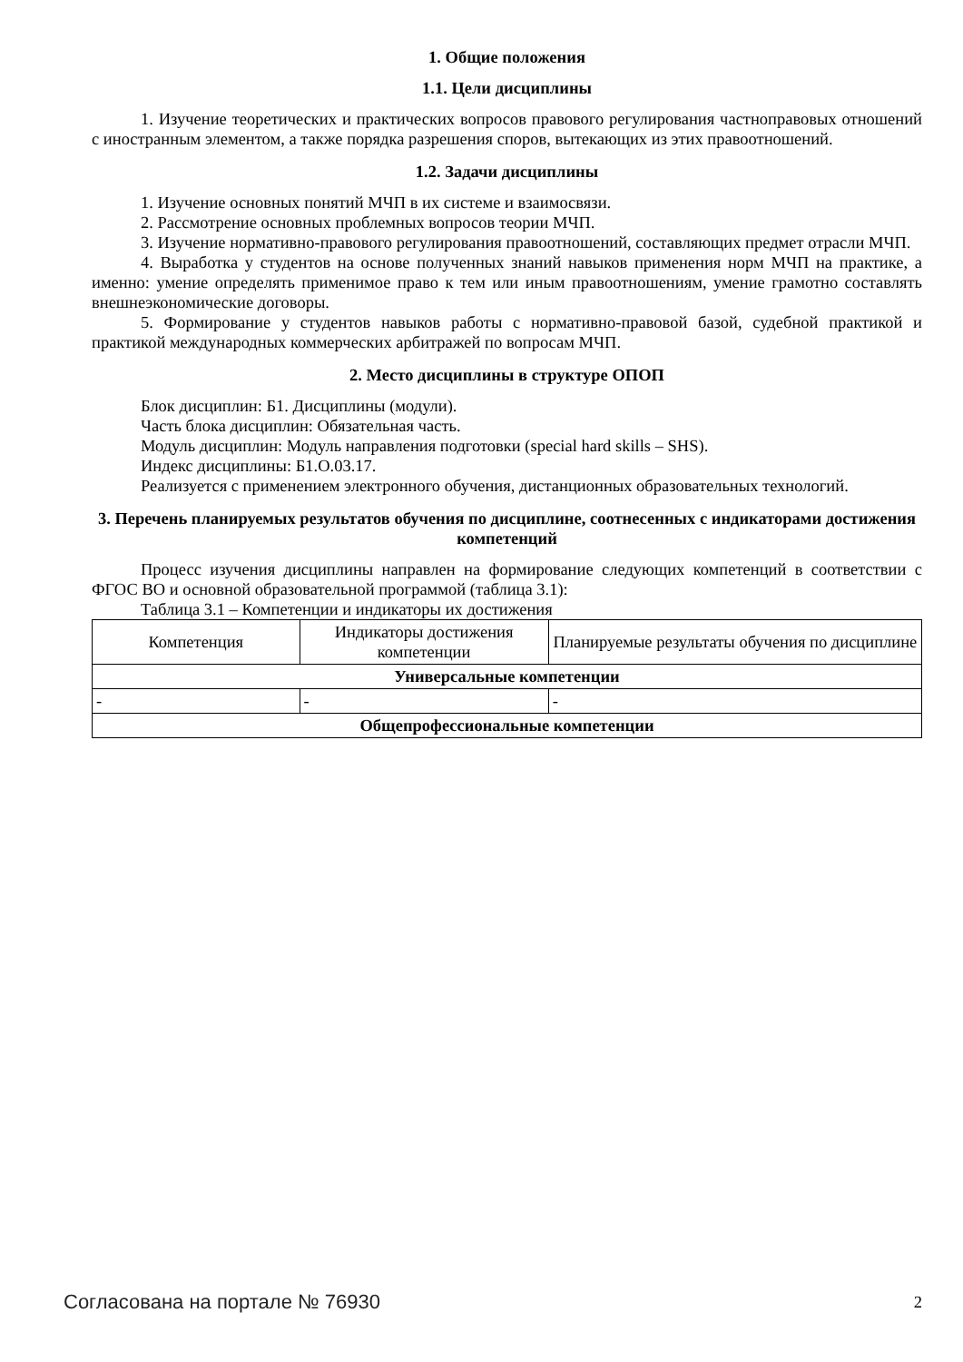1. Общие положения
1.1. Цели дисциплины
1. Изучение теоретических и практических вопросов правового регулирования частноправовых отношений с иностранным элементом, а также порядка разрешения споров, вытекающих из этих правоотношений.
1.2. Задачи дисциплины
1. Изучение основных понятий МЧП в их системе и взаимосвязи.
2. Рассмотрение основных проблемных вопросов теории МЧП.
3. Изучение нормативно-правового регулирования правоотношений, составляющих предмет отрасли МЧП.
4. Выработка у студентов на основе полученных знаний навыков применения норм МЧП на практике, а именно: умение определять применимое право к тем или иным правоотношениям, умение грамотно составлять внешнеэкономические договоры.
5. Формирование у студентов навыков работы с нормативно-правовой базой, судебной практикой и практикой международных коммерческих арбитражей по вопросам МЧП.
2. Место дисциплины в структуре ОПОП
Блок дисциплин: Б1. Дисциплины (модули).
Часть блока дисциплин: Обязательная часть.
Модуль дисциплин: Модуль направления подготовки (special hard skills – SHS).
Индекс дисциплины: Б1.О.03.17.
Реализуется с применением электронного обучения, дистанционных образовательных технологий.
3. Перечень планируемых результатов обучения по дисциплине, соотнесенных с индикаторами достижения компетенций
Процесс изучения дисциплины направлен на формирование следующих компетенций в соответствии с ФГОС ВО и основной образовательной программой (таблица 3.1):
Таблица 3.1 – Компетенции и индикаторы их достижения
| Компетенция | Индикаторы достижения компетенции | Планируемые результаты обучения по дисциплине |
| --- | --- | --- |
| Универсальные компетенции | | |
| - | - | - |
| Общепрофессиональные компетенции | | |
Согласована на портале № 76930 2